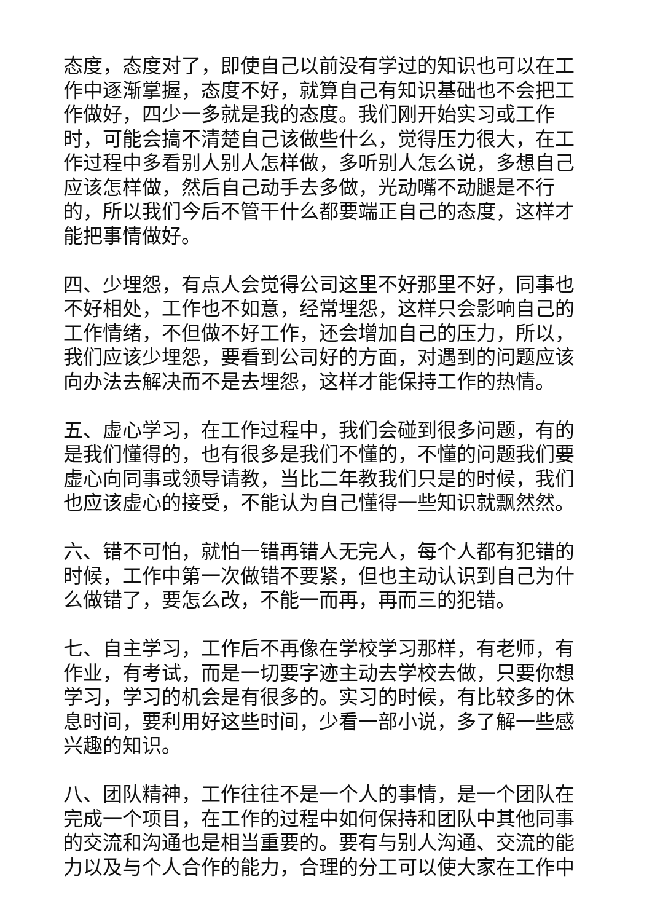态度，态度对了，即使自己以前没有学过的知识也可以在工作中逐渐掌握，态度不好，就算自己有知识基础也不会把工作做好，四少一多就是我的态度。我们刚开始实习或工作时，可能会搞不清楚自己该做些什么，觉得压力很大，在工作过程中多看别人别人怎样做，多听别人怎么说，多想自己应该怎样做，然后自己动手去多做，光动嘴不动腿是不行的，所以我们今后不管干什么都要端正自己的态度，这样才能把事情做好。
四、少埋怨，有点人会觉得公司这里不好那里不好，同事也不好相处，工作也不如意，经常埋怨，这样只会影响自己的工作情绪，不但做不好工作，还会增加自己的压力，所以，我们应该少埋怨，要看到公司好的方面，对遇到的问题应该向办法去解决而不是去埋怨，这样才能保持工作的热情。
五、虚心学习，在工作过程中，我们会碰到很多问题，有的是我们懂得的，也有很多是我们不懂的，不懂的问题我们要虚心向同事或领导请教，当比二年教我们只是的时候，我们也应该虚心的接受，不能认为自己懂得一些知识就飘然然。
六、错不可怕，就怕一错再错人无完人，每个人都有犯错的时候，工作中第一次做错不要紧，但也主动认识到自己为什么做错了，要怎么改，不能一而再，再而三的犯错。
七、自主学习，工作后不再像在学校学习那样，有老师，有作业，有考试，而是一切要字迹主动去学校去做，只要你想学习，学习的机会是有很多的。实习的时候，有比较多的休息时间，要利用好这些时间，少看一部小说，多了解一些感兴趣的知识。
八、团队精神，工作往往不是一个人的事情，是一个团队在完成一个项目，在工作的过程中如何保持和团队中其他同事的交流和沟通也是相当重要的。要有与别人沟通、交流的能力以及与个人合作的能力，合理的分工可以使大家在工作中